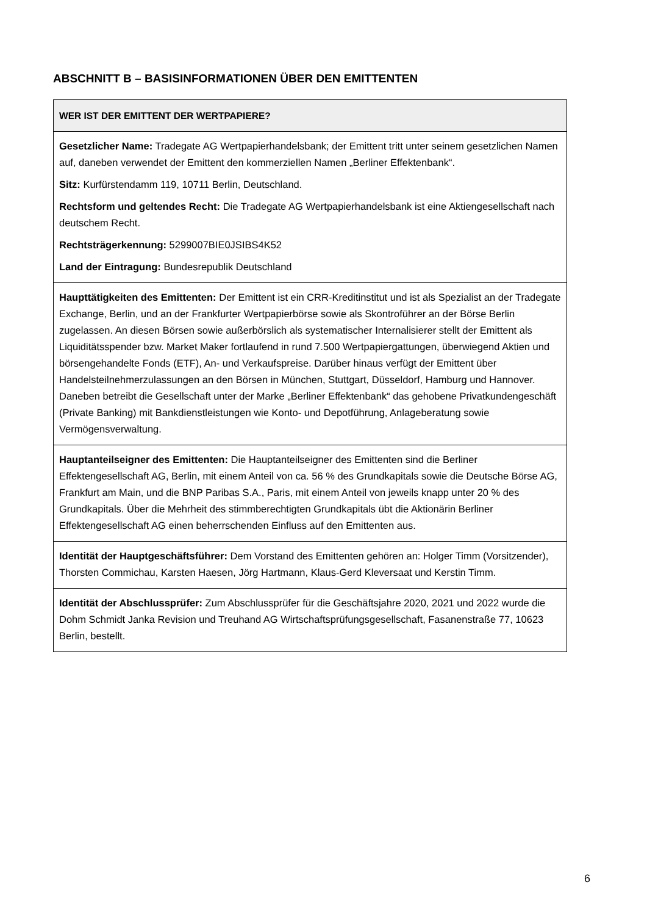ABSCHNITT B – BASISINFORMATIONEN ÜBER DEN EMITTENTEN
| WER IST DER EMITTENT DER WERTPAPIERE? |
| --- |
| Gesetzlicher Name: Tradegate AG Wertpapierhandelsbank; der Emittent tritt unter seinem gesetzlichen Namen auf, daneben verwendet der Emittent den kommerziellen Namen „Berliner Effektenbank“. Sitz: Kurfürstendamm 119, 10711 Berlin, Deutschland. Rechtsform und geltendes Recht: Die Tradegate AG Wertpapierhandelsbank ist eine Aktiengesellschaft nach deutschem Recht. Rechtsträgerkennung: 5299007BIE0JSIBS4K52 Land der Eintragung: Bundesrepublik Deutschland |
| Haupttätigkeiten des Emittenten: Der Emittent ist ein CRR-Kreditinstitut und ist als Spezialist an der Tradegate Exchange, Berlin, und an der Frankfurter Wertpapierbörse sowie als Skontroführer an der Börse Berlin zugelassen. An diesen Börsen sowie außerbörslich als systematischer Internalisierer stellt der Emittent als Liquiditätsspender bzw. Market Maker fortlaufend in rund 7.500 Wertpapiergattungen, überwiegend Aktien und börsengehandelte Fonds (ETF), An- und Verkaufspreise. Darüber hinaus verfügt der Emittent über Handelsteilnehmerzulassungen an den Börsen in München, Stuttgart, Düsseldorf, Hamburg und Hannover. Daneben betreibt die Gesellschaft unter der Marke „Berliner Effektenbank“ das gehobene Privatkundengeschäft (Private Banking) mit Bankdienstleistungen wie Konto- und Depotführung, Anlageberatung sowie Vermögensverwaltung. |
| Hauptanteilseigner des Emittenten: Die Hauptanteilseigner des Emittenten sind die Berliner Effektengesellschaft AG, Berlin, mit einem Anteil von ca. 56 % des Grundkapitals sowie die Deutsche Börse AG, Frankfurt am Main, und die BNP Paribas S.A., Paris, mit einem Anteil von jeweils knapp unter 20 % des Grundkapitals. Über die Mehrheit des stimmberechtigten Grundkapitals übt die Aktionärin Berliner Effektengesellschaft AG einen beherrschenden Einfluss auf den Emittenten aus. |
| Identität der Hauptgeschäftsführer: Dem Vorstand des Emittenten gehören an: Holger Timm (Vorsitzender), Thorsten Commichau, Karsten Haesen, Jörg Hartmann, Klaus-Gerd Kleversaat und Kerstin Timm. |
| Identität der Abschlussprüfer: Zum Abschlussprüfer für die Geschäftsjahre 2020, 2021 und 2022 wurde die Dohm Schmidt Janka Revision und Treuhand AG Wirtschaftsprüfungsgesellschaft, Fasanenstraße 77, 10623 Berlin, bestellt. |
6